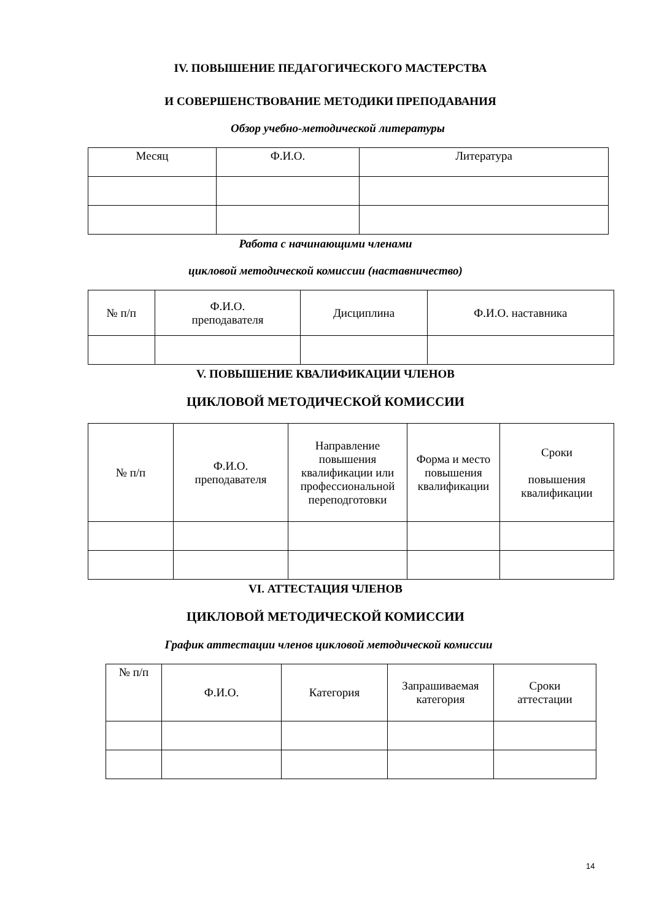IV. ПОВЫШЕНИЕ ПЕДАГОГИЧЕСКОГО МАСТЕРСТВА
И СОВЕРШЕНСТВОВАНИЕ МЕТОДИКИ ПРЕПОДАВАНИЯ
Обзор учебно-методической литературы
| Месяц | Ф.И.О. | Литература |
| --- | --- | --- |
Работа с начинающими членами
цикловой методической комиссии (наставничество)
| № п/п | Ф.И.О. преподавателя | Дисциплина | Ф.И.О. наставника |
| --- | --- | --- | --- |
V. ПОВЫШЕНИЕ КВАЛИФИКАЦИИ ЧЛЕНОВ
ЦИКЛОВОЙ МЕТОДИЧЕСКОЙ КОМИССИИ
| № п/п | Ф.И.О. преподавателя | Направление повышения квалификации или профессиональной переподготовки | Форма и место повышения квалификации | Сроки повышения квалификации |
| --- | --- | --- | --- | --- |
VI. АТТЕСТАЦИЯ ЧЛЕНОВ
ЦИКЛОВОЙ МЕТОДИЧЕСКОЙ КОМИССИИ
График аттестации членов цикловой методической комиссии
| № п/п | Ф.И.О. | Категория | Запрашиваемая категория | Сроки аттестации |
| --- | --- | --- | --- | --- |
14